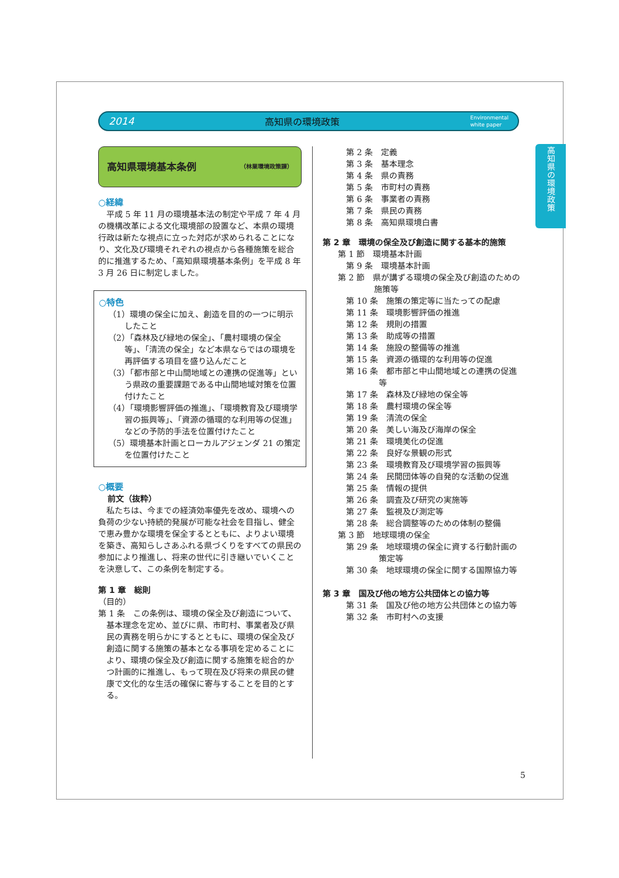2014 高知県の環境政策 Environmental
white paper
高知県の環境政策
高知県環境基本条例 （林業環境政策課）
○経緯
平成 5 年 11 月の環境基本法の制定や平成 7 年 4 月の機構改革による文化環境部の設置など、本県の環境行政は新たな視点に立った対応が求められることになり、文化及び環境それぞれの視点から各種施策を総合的に推進するため、「高知県環境基本条例」を平成 8 年 3 月 26 日に制定しました。
○特色
（1）環境の保全に加え、創造を目的の一つに明示したこと
（2）「森林及び緑地の保全」、「農村環境の保全等」、「清流の保全」など本県ならではの環境を再評価する項目を盛り込んだこと
（3）「都市部と中山間地域との連携の促進等」という県政の重要課題である中山間地域対策を位置付けたこと
（4）「環境影響評価の推進」、「環境教育及び環境学習の振興等」、「資源の循環的な利用等の促進」などの予防的手法を位置付けたこと
（5）環境基本計画とローカルアジェンダ 21 の策定を位置付けたこと
○概要
前文（抜粋）
私たちは、今までの経済効率優先を改め、環境への負荷の少ない持続的発展が可能な社会を目指し、健全で恵み豊かな環境を保全するとともに、よりよい環境を築き、高知らしさあふれる県づくりをすべての県民の参加により推進し、将来の世代に引き継いでいくことを決意して、この条例を制定する。
第 1 章　総則
（目的）
第 1 条　この条例は、環境の保全及び創造について、基本理念を定め、並びに県、市町村、事業者及び県民の責務を明らかにするとともに、環境の保全及び創造に関する施策の基本となる事項を定めることにより、環境の保全及び創造に関する施策を総合的かつ計画的に推進し、もって現在及び将来の県民の健康で文化的な生活の確保に寄与することを目的とする。
第 2 条　定義
第 3 条　基本理念
第 4 条　県の責務
第 5 条　市町村の責務
第 6 条　事業者の責務
第 7 条　県民の責務
第 8 条　高知県環境白書
第 2 章　環境の保全及び創造に関する基本的施策
第 1 節　環境基本計画
第 9 条　環境基本計画
第 2 節　県が講ずる環境の保全及び創造のための施策等
第 10 条　施策の策定等に当たっての配慮
第 11 条　環境影響評価の推進
第 12 条　規則の措置
第 13 条　助成等の措置
第 14 条　施設の整備等の推進
第 15 条　資源の循環的な利用等の促進
第 16 条　都市部と中山間地域との連携の促進等
第 17 条　森林及び緑地の保全等
第 18 条　農村環境の保全等
第 19 条　清流の保全
第 20 条　美しい海及び海岸の保全
第 21 条　環境美化の促進
第 22 条　良好な景観の形式
第 23 条　環境教育及び環境学習の振興等
第 24 条　民間団体等の自発的な活動の促進
第 25 条　情報の提供
第 26 条　調査及び研究の実施等
第 27 条　監視及び測定等
第 28 条　総合調整等のための体制の整備
第 3 節　地球環境の保全
第 29 条　地球環境の保全に資する行動計画の策定等
第 30 条　地球環境の保全に関する国際協力等
第 3 章　国及び他の地方公共団体との協力等
第 31 条　国及び他の地方公共団体との協力等
第 32 条　市町村への支援
5